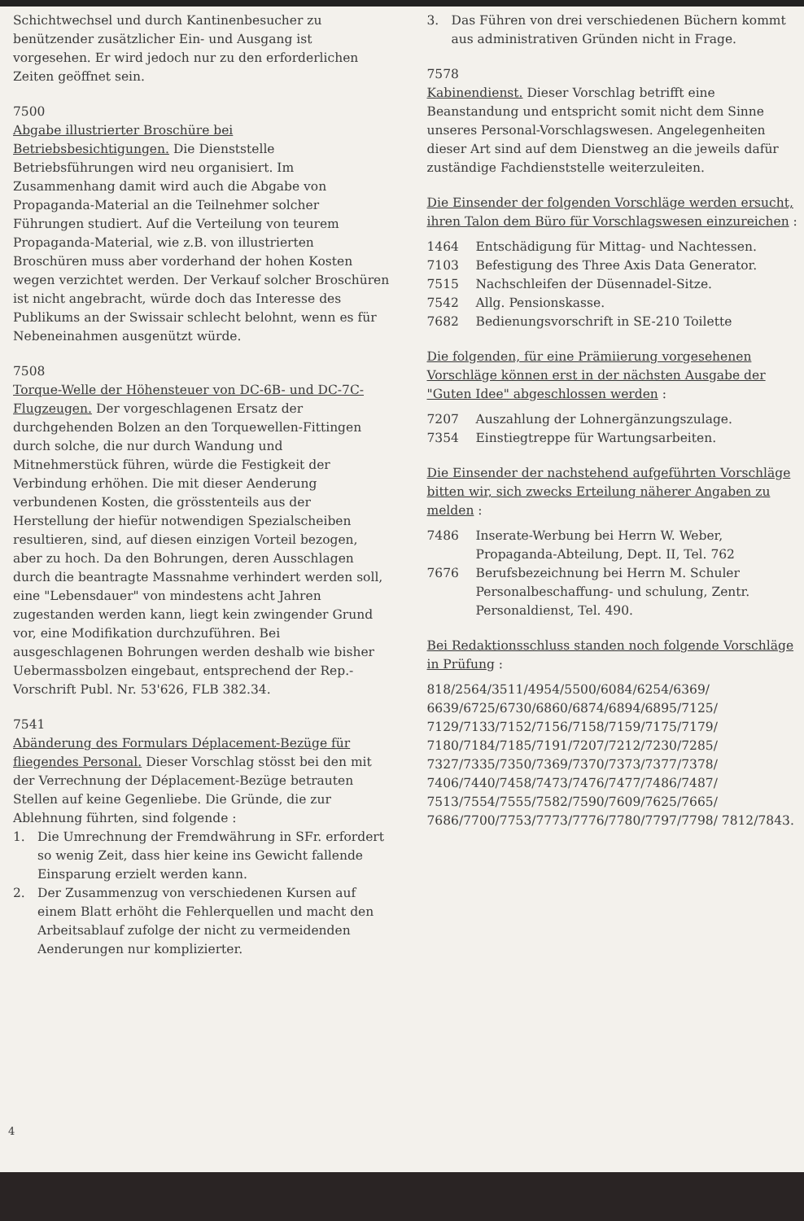Schichtwechsel und durch Kantinenbesucher zu benützender zusätzlicher Ein- und Ausgang ist vorgesehen. Er wird jedoch nur zu den erforderlichen Zeiten geöffnet sein.
7500
Abgabe illustrierter Broschüre bei Betriebsbesichtigungen. Die Dienststelle Betriebsführungen wird neu organisiert. Im Zusammenhang damit wird auch die Abgabe von Propaganda-Material an die Teilnehmer solcher Führungen studiert. Auf die Verteilung von teurem Propaganda-Material, wie z.B. von illustrierten Broschüren muss aber vorderhand der hohen Kosten wegen verzichtet werden. Der Verkauf solcher Broschüren ist nicht angebracht, würde doch das Interesse des Publikums an der Swissair schlecht belohnt, wenn es für Nebeneinahmen ausgenützt würde.
7508
Torque-Welle der Höhensteuer von DC-6B- und DC-7C-Flugzeugen. Der vorgeschlagenen Ersatz der durchgehenden Bolzen an den Torquewellen-Fittingen durch solche, die nur durch Wandung und Mitnehmerstück führen, würde die Festigkeit der Verbindung erhöhen. Die mit dieser Aenderung verbundenen Kosten, die grösstenteils aus der Herstellung der hiefür notwendigen Spezialscheiben resultieren, sind, auf diesen einzigen Vorteil bezogen, aber zu hoch. Da den Bohrungen, deren Ausschlagen durch die beantragte Massnahme verhindert werden soll, eine "Lebensdauer" von mindestens acht Jahren zugestanden werden kann, liegt kein zwingender Grund vor, eine Modifikation durchzuführen. Bei ausgeschlagenen Bohrungen werden deshalb wie bisher Uebermassbolzen eingebaut, entsprechend der Rep.-Vorschrift Publ. Nr. 53'626, FLB 382.34.
7541
Abänderung des Formulars Déplacement-Bezüge für fliegendes Personal. Dieser Vorschlag stösst bei den mit der Verrechnung der Déplacement-Bezüge betrauten Stellen auf keine Gegenliebe. Die Gründe, die zur Ablehnung führten, sind folgende :
1. Die Umrechnung der Fremdwährung in SFr. erfordert so wenig Zeit, dass hier keine ins Gewicht fallende Einsparung erzielt werden kann.
2. Der Zusammenzug von verschiedenen Kursen auf einem Blatt erhöht die Fehlerquellen und macht den Arbeitsablauf zufolge der nicht zu vermeidenden Aenderungen nur komplizierter.
3. Das Führen von drei verschiedenen Büchern kommt aus administrativen Gründen nicht in Frage.
7578
Kabinendienst. Dieser Vorschlag betrifft eine Beanstandung und entspricht somit nicht dem Sinne unseres Personal-Vorschlagswesen. Angelegenheiten dieser Art sind auf dem Dienstweg an die jeweils dafür zuständige Fachdienststelle weiterzuleiten.
Die Einsender der folgenden Vorschläge werden ersucht, ihren Talon dem Büro für Vorschlagswesen einzureichen :
1464 Entschädigung für Mittag- und Nachtessen.
7103 Befestigung des Three Axis Data Generator.
7515 Nachschleifen der Düsennadel-Sitze.
7542 Allg. Pensionskasse.
7682 Bedienungsvorschrift in SE-210 Toilette
Die folgenden, für eine Prämiierung vorgesehenen Vorschläge können erst in der nächsten Ausgabe der "Guten Idee" abgeschlossen werden :
7207 Auszahlung der Lohnergänzungszulage.
7354 Einstiegtreppe für Wartungsarbeiten.
Die Einsender der nachstehend aufgeführten Vorschläge bitten wir, sich zwecks Erteilung näherer Angaben zu melden :
7486 Inserate-Werbung bei Herrn W. Weber, Propaganda-Abteilung, Dept. II, Tel. 762
7676 Berufsbezeichnung bei Herrn M. Schuler Personalbeschaffung- und schulung, Zentr. Personaldienst, Tel. 490.
Bei Redaktionsschluss standen noch folgende Vorschläge in Prüfung :
818/2564/3511/4954/5500/6084/6254/6369/ 6639/6725/6730/6860/6874/6894/6895/7125/ 7129/7133/7152/7156/7158/7159/7175/7179/ 7180/7184/7185/7191/7207/7212/7230/7285/ 7327/7335/7350/7369/7370/7373/7377/7378/ 7406/7440/7458/7473/7476/7477/7486/7487/ 7513/7554/7555/7582/7590/7609/7625/7665/ 7686/7700/7753/7773/7776/7780/7797/7798/ 7812/7843.
4